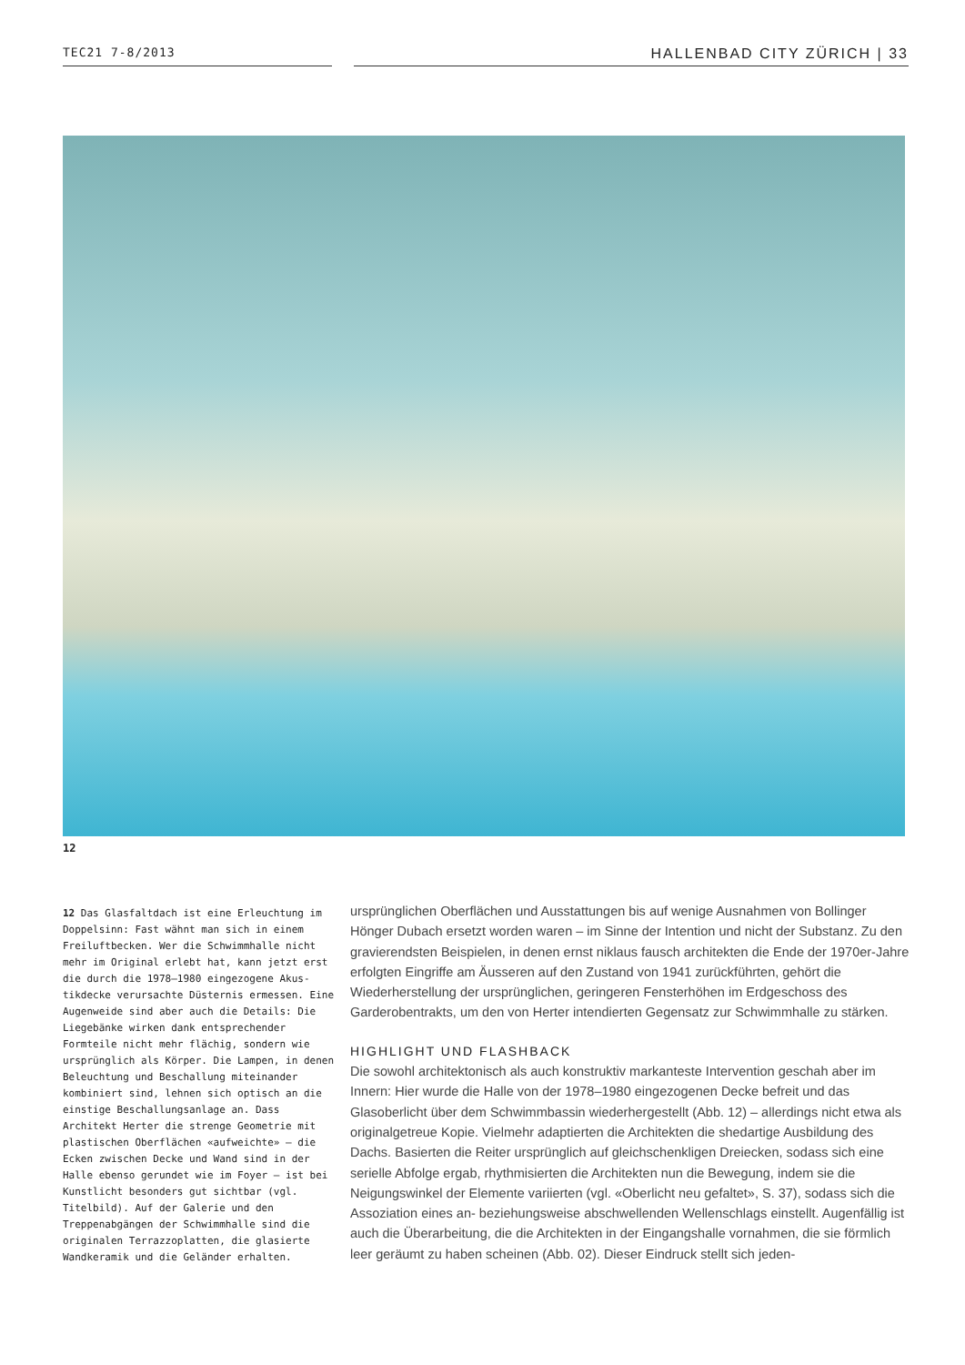TEC21 7-8/2013
HALLENBAD CITY ZÜRICH | 33
12
12 Das Glasfaltdach ist eine Erleuchtung im Doppelsinn: Fast wähnt man sich in einem Freiluftbecken. Wer die Schwimmhalle nicht mehr im Original erlebt hat, kann jetzt erst die durch die 1978–1980 eingezogene Akus­tikdecke verursachte Düsternis ermessen. Eine Augenweide sind aber auch die Details: Die Liegebänke wirken dank entsprechender Formteile nicht mehr flächig, sondern wie ursprünglich als Körper. Die Lampen, in denen Beleuchtung und Beschallung miteinander kombiniert sind, lehnen sich optisch an die eins­tige Beschallungsanlage an. Dass Architekt Herter die strenge Geometrie mit plastischen Oberflächen «aufweichte» – die Ecken zwi­schen Decke und Wand sind in der Halle ebenso gerundet wie im Foyer – ist bei Kunstlicht besonders gut sichtbar (vgl. Titelbild). Auf der Galerie und den Treppenabgängen der Schwimmhalle sind die originalen Terrazzo­platten, die glasierte Wandkeramik und die Geländer erhalten.
ursprünglichen Oberflächen und Ausstattungen bis auf wenige Ausnahmen von Bollinger Hönger Dubach ersetzt worden waren – im Sinne der Intention und nicht der Substanz. Zu den gravierendsten Beispielen, in denen ernst niklaus fausch architekten die Ende der 1970er-Jahre erfolgten Eingriffe am Äusseren auf den Zustand von 1941 zurückführten, ge­hört die Wiederherstellung der ursprünglichen, geringeren Fensterhöhen im Erdgeschoss des Garderobentrakts, um den von Herter intendierten Gegensatz zur Schwimmhalle zu stärken.
HIGHLIGHT UND FLASHBACK
Die sowohl architektonisch als auch konstruktiv markanteste Intervention geschah aber im Innern: Hier wurde die Halle von der 1978–1980 eingezogenen Decke befreit und das Glasoberlicht über dem Schwimmbassin wiederhergestellt (Abb. 12) – allerdings nicht etwa als originalgetreue Kopie. Vielmehr adaptierten die Architekten die shedartige Ausbildung des Dachs. Basierten die Reiter ursprünglich auf gleichschenkligen Dreiecken, sodass sich eine serielle Abfolge ergab, rhythmisierten die Architekten nun die Bewegung, indem sie die Neigungswinkel der Elemente variierten (vgl. «Oberlicht neu gefaltet», S. 37), sodass sich die Assoziation eines an- beziehungsweise abschwellenden Wellenschlags einstellt. Augenfällig ist auch die Überarbeitung, die die Architekten in der Eingangshalle vornahmen, die sie förmlich leer geräumt zu haben scheinen (Abb. 02). Dieser Eindruck stellt sich jeden-